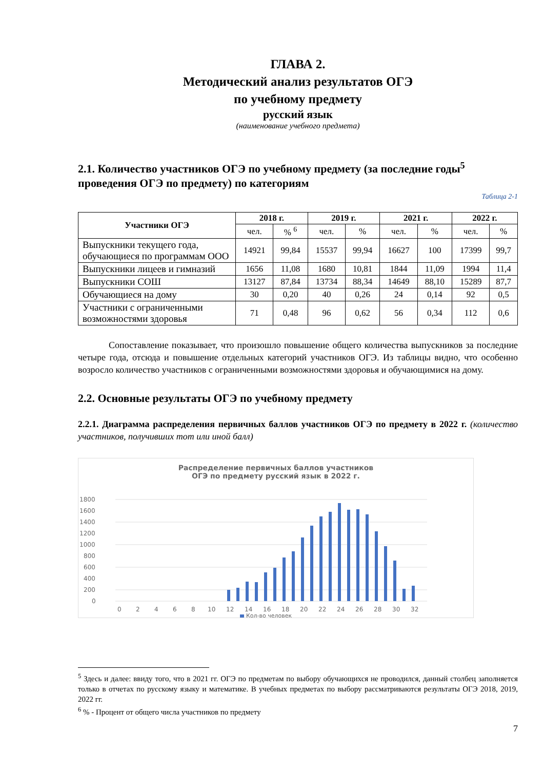ГЛАВА 2.
Методический анализ результатов ОГЭ
по учебному предмету
русский язык
(наименование учебного предмета)
2.1. Количество участников ОГЭ по учебному предмету (за последние годы<sup>5</sup> проведения ОГЭ по предмету) по категориям
Таблица 2-1
| Участники ОГЭ | 2018 г. | | 2019 г. | | 2021 г. | | 2022 г. | |
| --- | --- | --- | --- | --- | --- | --- | --- | --- |
| | чел. | % <sup>6</sup> | чел. | % | чел. | % | чел. | % |
| Выпускники текущего года, обучающиеся по программам ООО | 14921 | 99,84 | 15537 | 99,94 | 16627 | 100 | 17399 | 99,7 |
| Выпускники лицеев и гимназий | 1656 | 11,08 | 1680 | 10,81 | 1844 | 11,09 | 1994 | 11,4 |
| Выпускники СОШ | 13127 | 87,84 | 13734 | 88,34 | 14649 | 88,10 | 15289 | 87,7 |
| Обучающиеся на дому | 30 | 0,20 | 40 | 0,26 | 24 | 0,14 | 92 | 0,5 |
| Участники с ограниченными возможностями здоровья | 71 | 0,48 | 96 | 0,62 | 56 | 0,34 | 112 | 0,6 |
Сопоставление показывает, что произошло повышение общего количества выпускников за последние четыре года, отсюда и повышение отдельных категорий участников ОГЭ. Из таблицы видно, что особенно возросло количество участников с ограниченными возможностями здоровья и обучающимися на дому.
2.2. Основные результаты ОГЭ по учебному предмету
2.2.1. Диаграмма распределения первичных баллов участников ОГЭ по предмету в 2022 г. (количество участников, получивших тот или иной балл)
Распределение первичных баллов участников
ОГЭ по предмету русский язык в 2022 г.
1800
1600
1400
1200
1000
800
600
400
200
0
0
2
4
6
8
10
12
14
16
18
20
22
24
26
28
30
32
Кол-во человек
<sup>5</sup> Здесь и далее: ввиду того, что в 2021 гг. ОГЭ по предметам по выбору обучающихся не проводился, данный столбец заполняется только в отчетах по русскому языку и математике. В учебных предметах по выбору рассматриваются результаты ОГЭ 2018, 2019, 2022 гг.
<sup>6</sup> % - Процент от общего числа участников по предмету
7